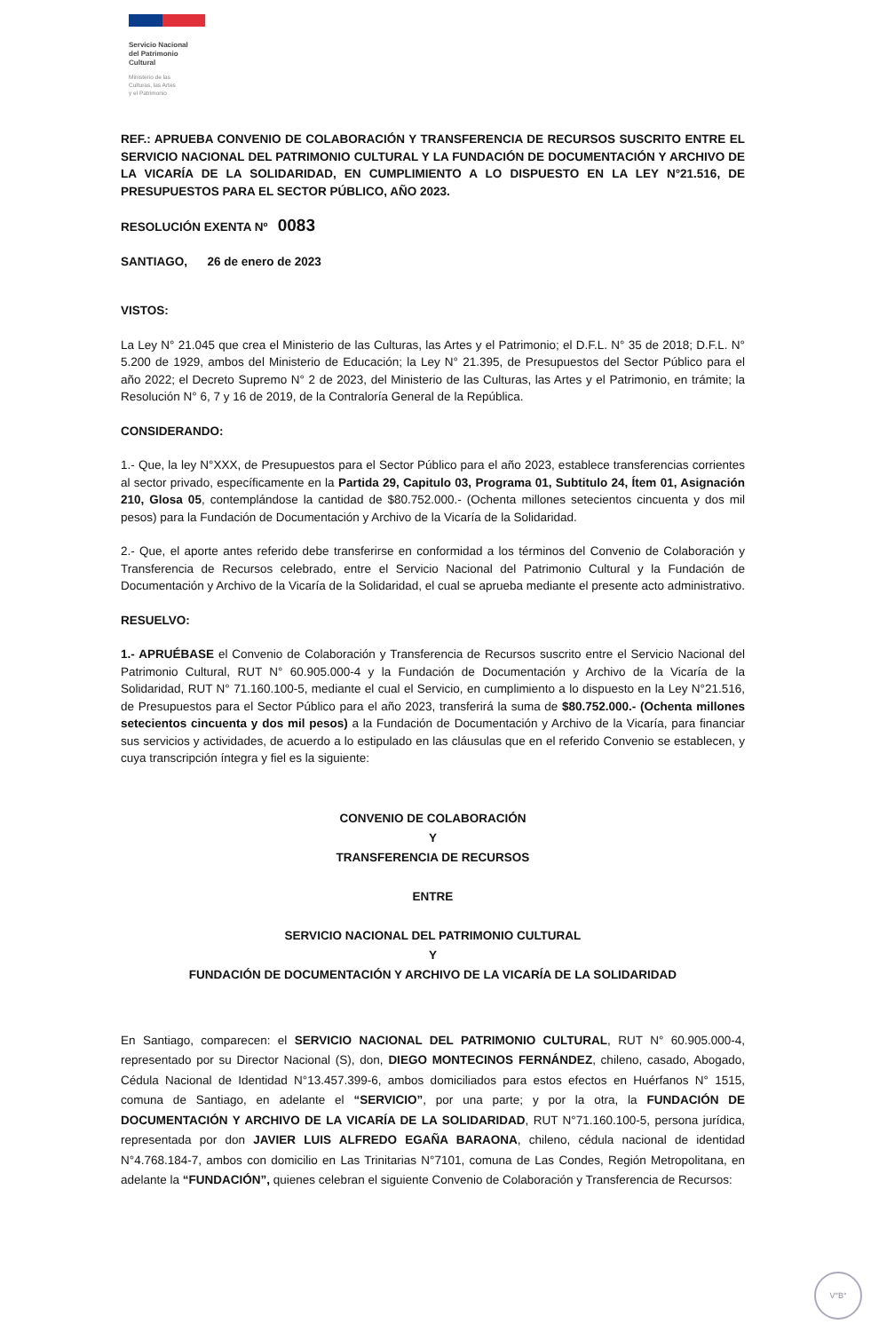Servicio Nacional
del Patrimonio
Cultural
Ministerio de las
Culturas, las Artes
y el Patrimonio
REF.: APRUEBA CONVENIO DE COLABORACIÓN Y TRANSFERENCIA DE RECURSOS SUSCRITO ENTRE EL SERVICIO NACIONAL DEL PATRIMONIO CULTURAL Y LA FUNDACIÓN DE DOCUMENTACIÓN Y ARCHIVO DE LA VICARÍA DE LA SOLIDARIDAD, EN CUMPLIMIENTO A LO DISPUESTO EN LA LEY N°21.516, DE PRESUPUESTOS PARA EL SECTOR PÚBLICO, AÑO 2023.
RESOLUCIÓN EXENTA Nº 0083
SANTIAGO, 26 de enero de 2023
VISTOS:
La Ley N° 21.045 que crea el Ministerio de las Culturas, las Artes y el Patrimonio; el D.F.L. N° 35 de 2018; D.F.L. N° 5.200 de 1929, ambos del Ministerio de Educación; la Ley N° 21.395, de Presupuestos del Sector Público para el año 2022; el Decreto Supremo N° 2 de 2023, del Ministerio de las Culturas, las Artes y el Patrimonio, en trámite; la Resolución N° 6, 7 y 16 de 2019, de la Contraloría General de la República.
CONSIDERANDO:
1.- Que, la ley N°XXX, de Presupuestos para el Sector Público para el año 2023, establece transferencias corrientes al sector privado, específicamente en la Partida 29, Capitulo 03, Programa 01, Subtitulo 24, Ítem 01, Asignación 210, Glosa 05, contemplándose la cantidad de $80.752.000.- (Ochenta millones setecientos cincuenta y dos mil pesos) para la Fundación de Documentación y Archivo de la Vicaría de la Solidaridad.
2.- Que, el aporte antes referido debe transferirse en conformidad a los términos del Convenio de Colaboración y Transferencia de Recursos celebrado, entre el Servicio Nacional del Patrimonio Cultural y la Fundación de Documentación y Archivo de la Vicaría de la Solidaridad, el cual se aprueba mediante el presente acto administrativo.
RESUELVO:
1.- APRUÉBASE el Convenio de Colaboración y Transferencia de Recursos suscrito entre el Servicio Nacional del Patrimonio Cultural, RUT N° 60.905.000-4 y la Fundación de Documentación y Archivo de la Vicaría de la Solidaridad, RUT N° 71.160.100-5, mediante el cual el Servicio, en cumplimiento a lo dispuesto en la Ley N°21.516, de Presupuestos para el Sector Público para el año 2023, transferirá la suma de $80.752.000.- (Ochenta millones setecientos cincuenta y dos mil pesos) a la Fundación de Documentación y Archivo de la Vicaría, para financiar sus servicios y actividades, de acuerdo a lo estipulado en las cláusulas que en el referido Convenio se establecen, y cuya transcripción íntegra y fiel es la siguiente:
CONVENIO DE COLABORACIÓN
Y
TRANSFERENCIA DE RECURSOS
ENTRE
SERVICIO NACIONAL DEL PATRIMONIO CULTURAL
Y
FUNDACIÓN DE DOCUMENTACIÓN Y ARCHIVO DE LA VICARÍA DE LA SOLIDARIDAD
En Santiago, comparecen: el SERVICIO NACIONAL DEL PATRIMONIO CULTURAL, RUT N° 60.905.000-4, representado por su Director Nacional (S), don, DIEGO MONTECINOS FERNÁNDEZ, chileno, casado, Abogado, Cédula Nacional de Identidad N°13.457.399-6, ambos domiciliados para estos efectos en Huérfanos N° 1515, comuna de Santiago, en adelante el “SERVICIO”, por una parte; y por la otra, la FUNDACIÓN DE DOCUMENTACIÓN Y ARCHIVO DE LA VICARÍA DE LA SOLIDARIDAD, RUT N°71.160.100-5, persona jurídica, representada por don JAVIER LUIS ALFREDO EGAÑA BARAONA, chileno, cédula nacional de identidad N°4.768.184-7, ambos con domicilio en Las Trinitarias N°7101, comuna de Las Condes, Región Metropolitana, en adelante la “FUNDACIÓN”, quienes celebran el siguiente Convenio de Colaboración y Transferencia de Recursos:
V°B°